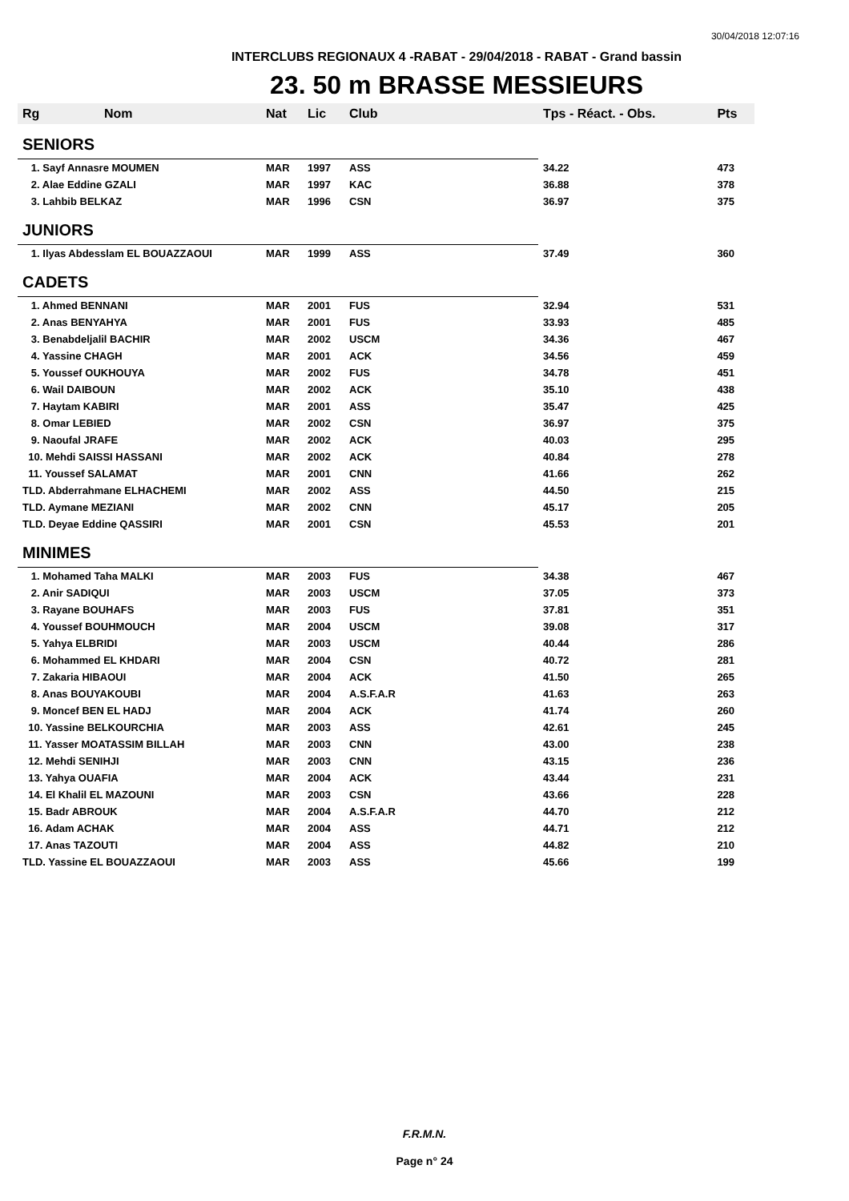30/04/2018 12:07:16
INTERCLUBS REGIONAUX 4 -RABAT - 29/04/2018 - RABAT - Grand bassin
23. 50 m BRASSE MESSIEURS
| Rg | Nom | Nat | Lic | Club | Tps - Réact. - Obs. | Pts |
| --- | --- | --- | --- | --- | --- | --- |
| SENIORS | | | | | | |
| 1. Sayf Annasre MOUMEN | | MAR | 1997 | ASS | 34.22 | 473 |
| 2. Alae Eddine GZALI | | MAR | 1997 | KAC | 36.88 | 378 |
| 3. Lahbib BELKAZ | | MAR | 1996 | CSN | 36.97 | 375 |
| JUNIORS | | | | | | |
| 1. Ilyas Abdesslam EL BOUAZZAOUI | | MAR | 1999 | ASS | 37.49 | 360 |
| CADETS | | | | | | |
| 1. Ahmed BENNANI | | MAR | 2001 | FUS | 32.94 | 531 |
| 2. Anas BENYAHYA | | MAR | 2001 | FUS | 33.93 | 485 |
| 3. Benabdeljalil BACHIR | | MAR | 2002 | USCM | 34.36 | 467 |
| 4. Yassine CHAGH | | MAR | 2001 | ACK | 34.56 | 459 |
| 5. Youssef OUKHOUYA | | MAR | 2002 | FUS | 34.78 | 451 |
| 6. Wail DAIBOUN | | MAR | 2002 | ACK | 35.10 | 438 |
| 7. Haytam KABIRI | | MAR | 2001 | ASS | 35.47 | 425 |
| 8. Omar LEBIED | | MAR | 2002 | CSN | 36.97 | 375 |
| 9. Naoufal JRAFE | | MAR | 2002 | ACK | 40.03 | 295 |
| 10. Mehdi SAISSI HASSANI | | MAR | 2002 | ACK | 40.84 | 278 |
| 11. Youssef SALAMAT | | MAR | 2001 | CNN | 41.66 | 262 |
| TLD. Abderrahmane ELHACHEMI | | MAR | 2002 | ASS | 44.50 | 215 |
| TLD. Aymane MEZIANI | | MAR | 2002 | CNN | 45.17 | 205 |
| TLD. Deyae Eddine QASSIRI | | MAR | 2001 | CSN | 45.53 | 201 |
| MINIMES | | | | | | |
| 1. Mohamed Taha MALKI | | MAR | 2003 | FUS | 34.38 | 467 |
| 2. Anir SADIQUI | | MAR | 2003 | USCM | 37.05 | 373 |
| 3. Rayane BOUHAFS | | MAR | 2003 | FUS | 37.81 | 351 |
| 4. Youssef BOUHMOUCH | | MAR | 2004 | USCM | 39.08 | 317 |
| 5. Yahya ELBRIDI | | MAR | 2003 | USCM | 40.44 | 286 |
| 6. Mohammed EL KHDARI | | MAR | 2004 | CSN | 40.72 | 281 |
| 7. Zakaria HIBAOUI | | MAR | 2004 | ACK | 41.50 | 265 |
| 8. Anas BOUYAKOUBI | | MAR | 2004 | A.S.F.A.R | 41.63 | 263 |
| 9. Moncef BEN EL HADJ | | MAR | 2004 | ACK | 41.74 | 260 |
| 10. Yassine BELKOURCHIA | | MAR | 2003 | ASS | 42.61 | 245 |
| 11. Yasser MOATASSIM BILLAH | | MAR | 2003 | CNN | 43.00 | 238 |
| 12. Mehdi SENIHJI | | MAR | 2003 | CNN | 43.15 | 236 |
| 13. Yahya OUAFIA | | MAR | 2004 | ACK | 43.44 | 231 |
| 14. El Khalil EL MAZOUNI | | MAR | 2003 | CSN | 43.66 | 228 |
| 15. Badr ABROUK | | MAR | 2004 | A.S.F.A.R | 44.70 | 212 |
| 16. Adam ACHAK | | MAR | 2004 | ASS | 44.71 | 212 |
| 17. Anas TAZOUTI | | MAR | 2004 | ASS | 44.82 | 210 |
| TLD. Yassine EL BOUAZZAOUI | | MAR | 2003 | ASS | 45.66 | 199 |
F.R.M.N.
Page n° 24